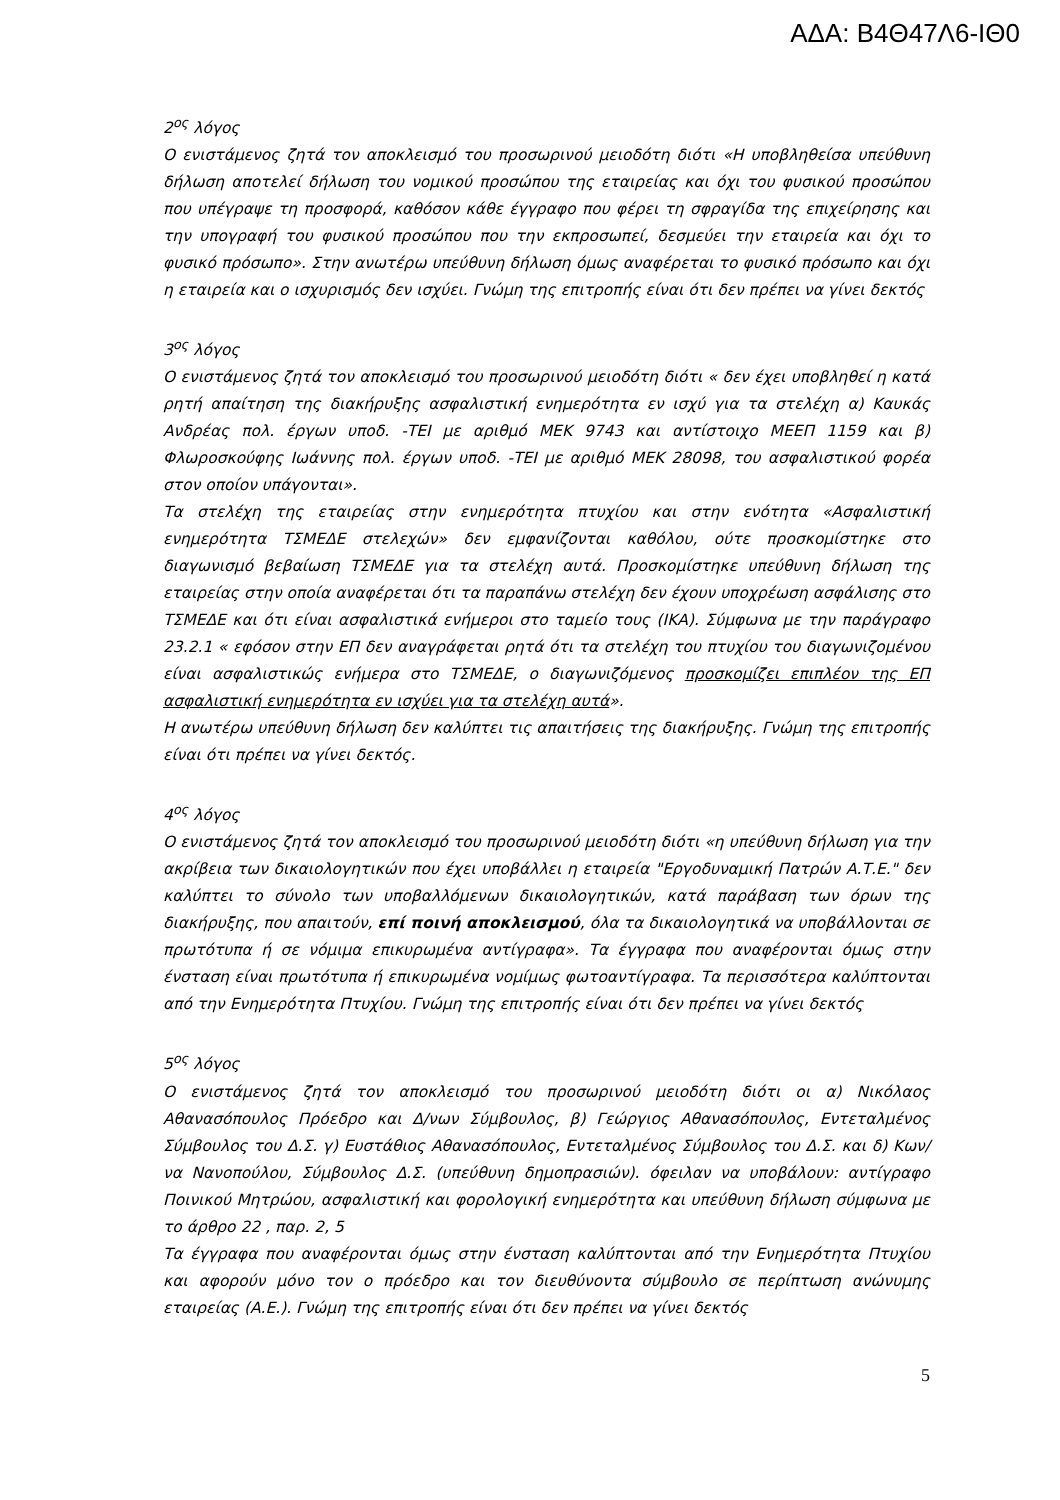ΑΔΑ: Β4Θ47Λ6-ΙΘ0
2<sup>ος</sup> λόγος
Ο ενιστάμενος ζητά τον αποκλεισμό του προσωρινού μειοδότη διότι «Η υποβληθείσα υπεύθυνη δήλωση αποτελεί δήλωση του νομικού προσώπου της εταιρείας και όχι του φυσικού προσώπου που υπέγραψε τη προσφορά, καθόσον κάθε έγγραφο που φέρει τη σφραγίδα της επιχείρησης και την υπογραφή του φυσικού προσώπου που την εκπροσωπεί, δεσμεύει την εταιρεία και όχι το φυσικό πρόσωπο». Στην ανωτέρω υπεύθυνη δήλωση όμως αναφέρεται το φυσικό πρόσωπο και όχι η εταιρεία και ο ισχυρισμός δεν ισχύει. Γνώμη της επιτροπής είναι ότι δεν πρέπει να γίνει δεκτός
3<sup>ος</sup> λόγος
Ο ενιστάμενος ζητά τον αποκλεισμό του προσωρινού μειοδότη διότι « δεν έχει υποβληθεί η κατά ρητή απαίτηση της διακήρυξης ασφαλιστική ενημερότητα εν ισχύ για τα στελέχη α) Καυκάς Ανδρέας πολ. έργων υποδ. -ΤΕΙ με αριθμό ΜΕΚ 9743 και αντίστοιχο ΜΕΕΠ 1159 και β) Φλωροσκούφης Ιωάννης πολ. έργων υποδ. -ΤΕΙ με αριθμό ΜΕΚ 28098, του ασφαλιστικού φορέα στον οποίον υπάγονται».
Τα στελέχη της εταιρείας στην ενημερότητα πτυχίου και στην ενότητα «Ασφαλιστική ενημερότητα ΤΣΜΕΔΕ στελεχών» δεν εμφανίζονται καθόλου, ούτε προσκομίστηκε στο διαγωνισμό βεβαίωση ΤΣΜΕΔΕ για τα στελέχη αυτά. Προσκομίστηκε υπεύθυνη δήλωση της εταιρείας στην οποία αναφέρεται ότι τα παραπάνω στελέχη δεν έχουν υποχρέωση ασφάλισης στο ΤΣΜΕΔΕ και ότι είναι ασφαλιστικά ενήμεροι στο ταμείο τους (ΙΚΑ). Σύμφωνα με την παράγραφο 23.2.1 « εφόσον στην ΕΠ δεν αναγράφεται ρητά ότι τα στελέχη του πτυχίου του διαγωνιζομένου είναι ασφαλιστικώς ενήμερα στο ΤΣΜΕΔΕ, ο διαγωνιζόμενος προσκομίζει επιπλέον της ΕΠ ασφαλιστική ενημερότητα εν ισχύει για τα στελέχη αυτά».
Η ανωτέρω υπεύθυνη δήλωση δεν καλύπτει τις απαιτήσεις της διακήρυξης. Γνώμη της επιτροπής είναι ότι πρέπει να γίνει δεκτός.
4<sup>ος</sup> λόγος
Ο ενιστάμενος ζητά τον αποκλεισμό του προσωρινού μειοδότη διότι «η υπεύθυνη δήλωση για την ακρίβεια των δικαιολογητικών που έχει υποβάλλει η εταιρεία "Εργοδυναμική Πατρών Α.Τ.Ε." δεν καλύπτει το σύνολο των υποβαλλόμενων δικαιολογητικών, κατά παράβαση των όρων της διακήρυξης, που απαιτούν, επί ποινή αποκλεισμού, όλα τα δικαιολογητικά να υποβάλλονται σε πρωτότυπα ή σε νόμιμα επικυρωμένα αντίγραφα». Τα έγγραφα που αναφέρονται όμως στην ένσταση είναι πρωτότυπα ή επικυρωμένα νομίμως φωτοαντίγραφα. Τα περισσότερα καλύπτονται από την Ενημερότητα Πτυχίου. Γνώμη της επιτροπής είναι ότι δεν πρέπει να γίνει δεκτός
5<sup>ος</sup> λόγος
Ο ενιστάμενος ζητά τον αποκλεισμό του προσωρινού μειοδότη διότι οι α) Νικόλαος Αθανασόπουλος Πρόεδρο και Δ/νων Σύμβουλος, β) Γεώργιος Αθανασόπουλος, Εντεταλμένος Σύμβουλος του Δ.Σ. γ) Ευστάθιος Αθανασόπουλος, Εντεταλμένος Σύμβουλος του Δ.Σ. και δ) Κων/να Νανοπούλου, Σύμβουλος Δ.Σ. (υπεύθυνη δημοπρασιών). όφειλαν να υποβάλουν: αντίγραφο Ποινικού Μητρώου, ασφαλιστική και φορολογική ενημερότητα και υπεύθυνη δήλωση σύμφωνα με το άρθρο 22 , παρ. 2, 5
Τα έγγραφα που αναφέρονται όμως στην ένσταση καλύπτονται από την Ενημερότητα Πτυχίου και αφορούν μόνο τον ο πρόεδρο και τον διευθύνοντα σύμβουλο σε περίπτωση ανώνυμης εταιρείας (Α.Ε.). Γνώμη της επιτροπής είναι ότι δεν πρέπει να γίνει δεκτός
5